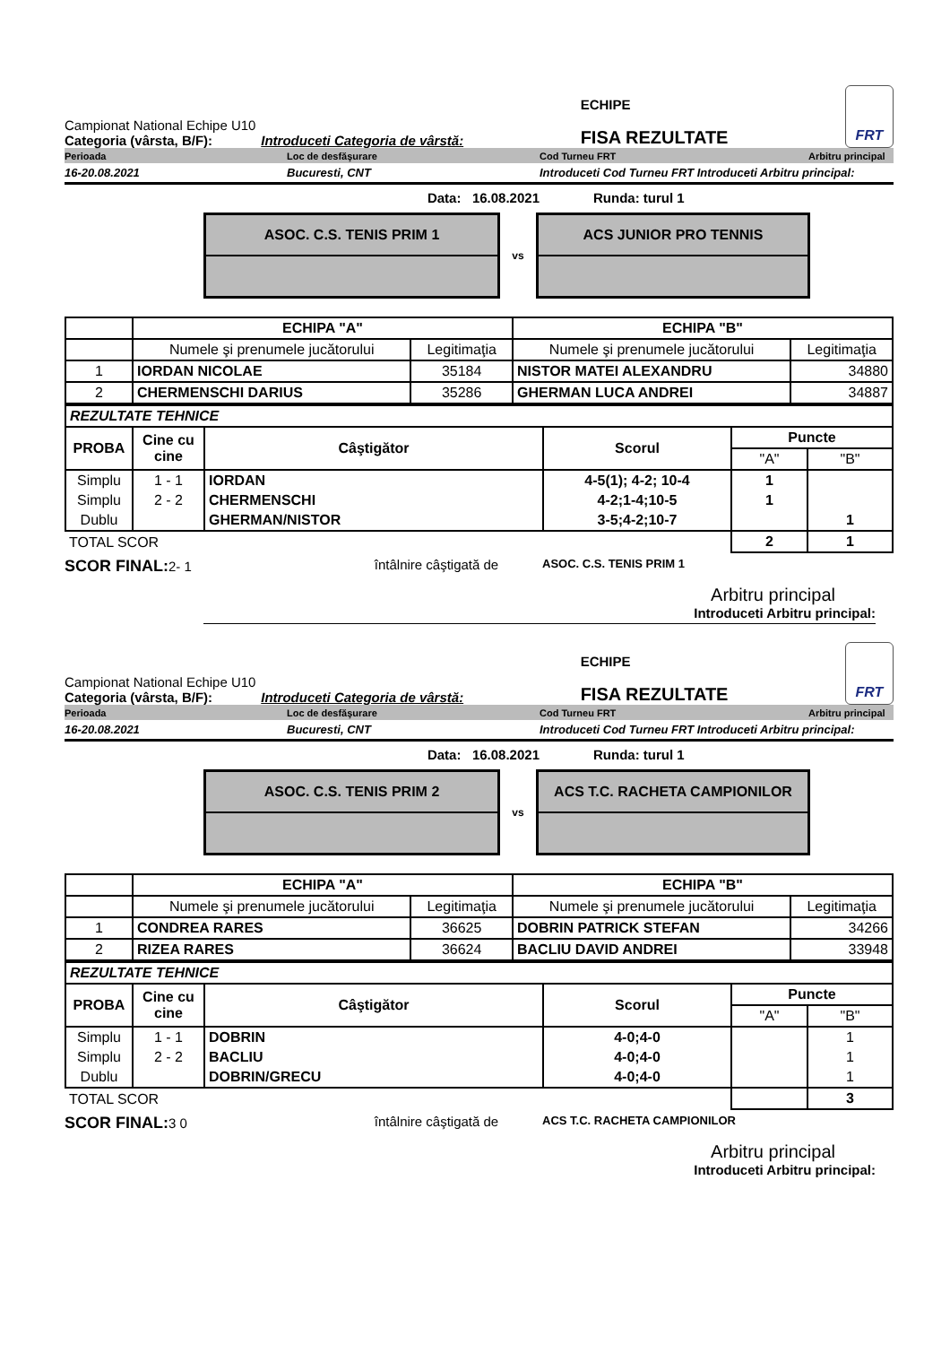Campionat National Echipe U10
Categoria (vârsta, B/F): Introduceti Categoria de vârstă:
ECHIPE
FISA REZULTATE
FRT
Perioada Loc de desfăşurare Cod Turneu FRT Arbitru principal
16-20.08.2021 Bucuresti, CNT Introduceti Cod Turneu FRT Introduceti Arbitru principal:
Data: 16.08.2021 Runda: turul 1
ASOC. C.S. TENIS PRIM 1
vs
ACS JUNIOR PRO TENNIS
| | ECHIPA "A" | | ECHIPA "B" | |
| | Numele şi prenumele jucătorului | Legitimaţia | Numele şi prenumele jucătorului | Legitimaţia |
| 1 | IORDAN NICOLAE | 35184 | NISTOR MATEI ALEXANDRU | 34880 |
| 2 | CHERMENSCHI DARIUS | 35286 | GHERMAN LUCA ANDREI | 34887 |
| REZULTATE TEHNICE | | | | | |
| PROBA | Cine cu cine | Câştigător | Scorul | Puncte | |
| | | | | "A" | "B" |
| Simplu | 1 - 1 | IORDAN | 4-5(1); 4-2; 10-4 | 1 | |
| Simplu | 2 - 2 | CHERMENSCHI | 4-2;1-4;10-5 | 1 | |
| Dublu | | GHERMAN/NISTOR | 3-5;4-2;10-7 | | 1 |
| TOTAL SCOR | | | | 2 | 1 |
SCOR FINAL: 2- 1 întâlnire câştigată de ASOC. C.S. TENIS PRIM 1
Arbitru principal
Introduceti Arbitru principal:
Campionat National Echipe U10
Categoria (vârsta, B/F): Introduceti Categoria de vârstă:
ECHIPE
FISA REZULTATE
FRT
Perioada Loc de desfăşurare Cod Turneu FRT Arbitru principal
16-20.08.2021 Bucuresti, CNT Introduceti Cod Turneu FRT Introduceti Arbitru principal:
Data: 16.08.2021 Runda: turul 1
ASOC. C.S. TENIS PRIM 2
vs
ACS T.C. RACHETA CAMPIONILOR
| | ECHIPA "A" | | ECHIPA "B" | |
| | Numele şi prenumele jucătorului | Legitimaţia | Numele şi prenumele jucătorului | Legitimaţia |
| 1 | CONDREA RARES | 36625 | DOBRIN PATRICK STEFAN | 34266 |
| 2 | RIZEA RARES | 36624 | BACLIU DAVID ANDREI | 33948 |
| REZULTATE TEHNICE | | | | | |
| PROBA | Cine cu cine | Câştigător | Scorul | Puncte | |
| | | | | "A" | "B" |
| Simplu | 1 - 1 | DOBRIN | 4-0;4-0 | | 1 |
| Simplu | 2 - 2 | BACLIU | 4-0;4-0 | | 1 |
| Dublu | | DOBRIN/GRECU | 4-0;4-0 | | 1 |
| TOTAL SCOR | | | | | 3 |
SCOR FINAL: 3 0 întâlnire câştigată de ACS T.C. RACHETA CAMPIONILOR
Arbitru principal
Introduceti Arbitru principal: